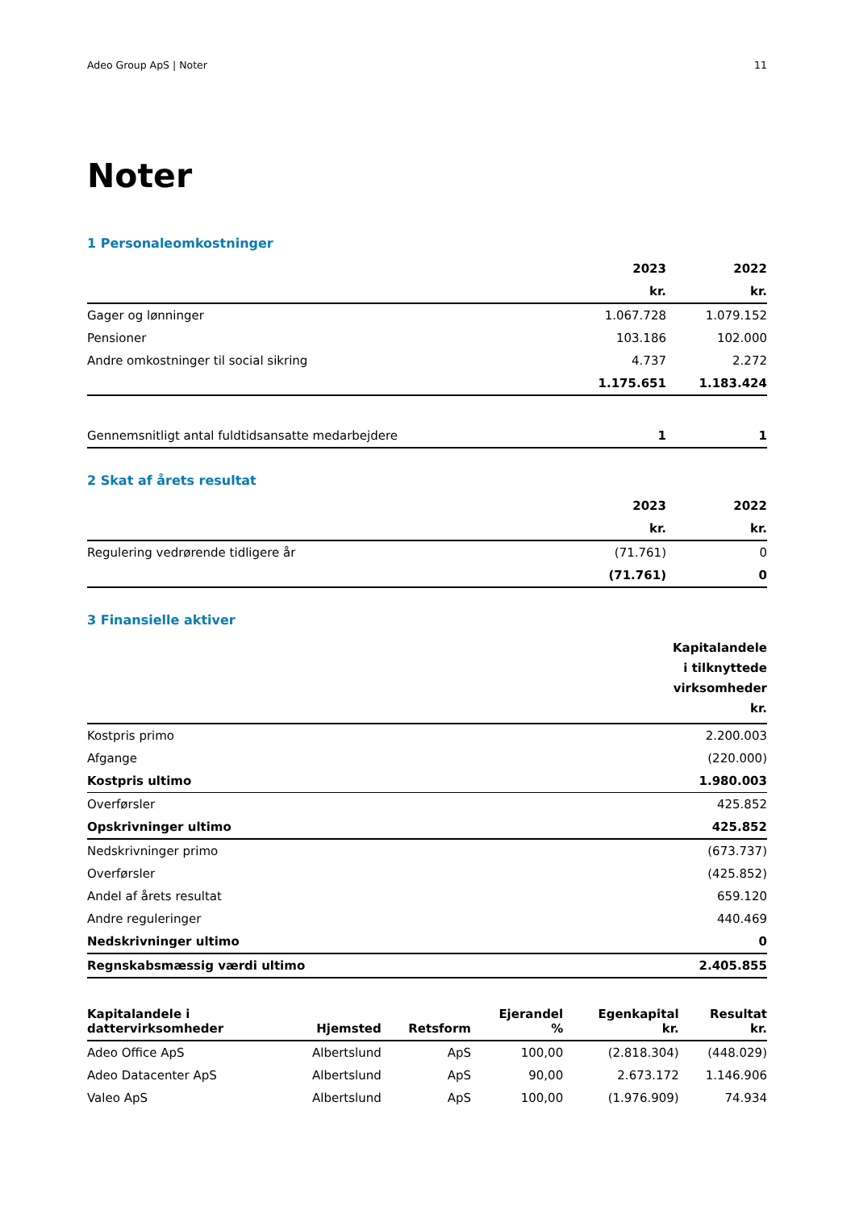Adeo Group ApS | Noter 11
Noter
1 Personaleomkostninger
| | 2023 | 2022 |
| --- | --- | --- |
| | kr. | kr. |
| Gager og lønninger | 1.067.728 | 1.079.152 |
| Pensioner | 103.186 | 102.000 |
| Andre omkostninger til social sikring | 4.737 | 2.272 |
| | 1.175.651 | 1.183.424 |
| Gennemsnitligt antal fuldtidsansatte medarbejdere | 1 | 1 |
2 Skat af årets resultat
| | 2023 | 2022 |
| --- | --- | --- |
| | kr. | kr. |
| Regulering vedrørende tidligere år | (71.761) | 0 |
| | (71.761) | 0 |
3 Finansielle aktiver
| | Kapitalandele i tilknyttede virksomheder kr. |
| --- | --- |
| Kostpris primo | 2.200.003 |
| Afgange | (220.000) |
| Kostpris ultimo | 1.980.003 |
| Overførsler | 425.852 |
| Opskrivninger ultimo | 425.852 |
| Nedskrivninger primo | (673.737) |
| Overførsler | (425.852) |
| Andel af årets resultat | 659.120 |
| Andre reguleringer | 440.469 |
| Nedskrivninger ultimo | 0 |
| Regnskabsmæssig værdi ultimo | 2.405.855 |
| Kapitalandele i dattervirksomheder | Hjemsted | Retsform | Ejerandel % | Egenkapital kr. | Resultat kr. |
| --- | --- | --- | --- | --- | --- |
| Adeo Office ApS | Albertslund | ApS | 100,00 | (2.818.304) | (448.029) |
| Adeo Datacenter ApS | Albertslund | ApS | 90,00 | 2.673.172 | 1.146.906 |
| Valeo ApS | Albertslund | ApS | 100,00 | (1.976.909) | 74.934 |